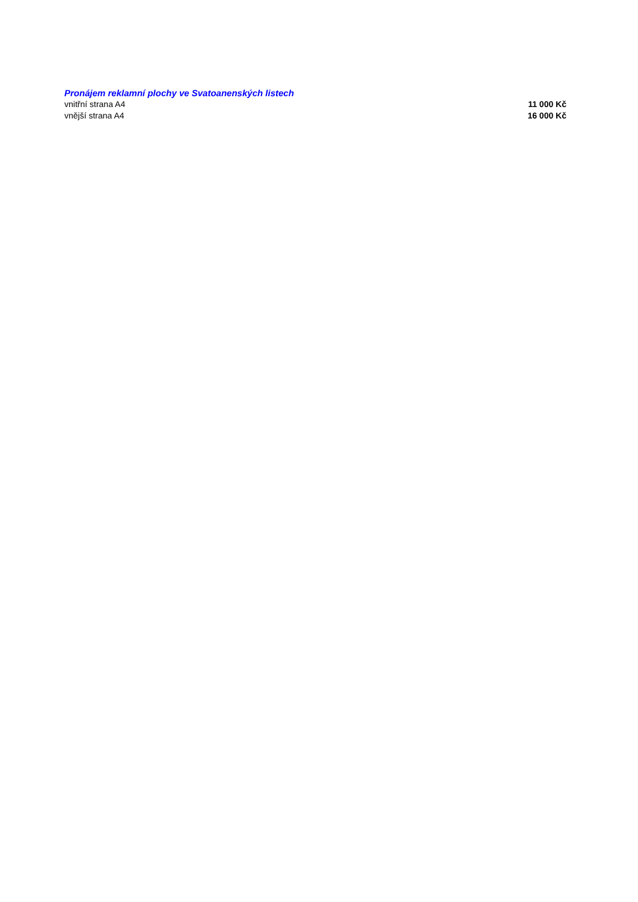Pronájem reklamní plochy ve Svatoanenských listech
| vnitřní strana A4 | 11 000 Kč |
| vnější strana A4 | 16 000 Kč |